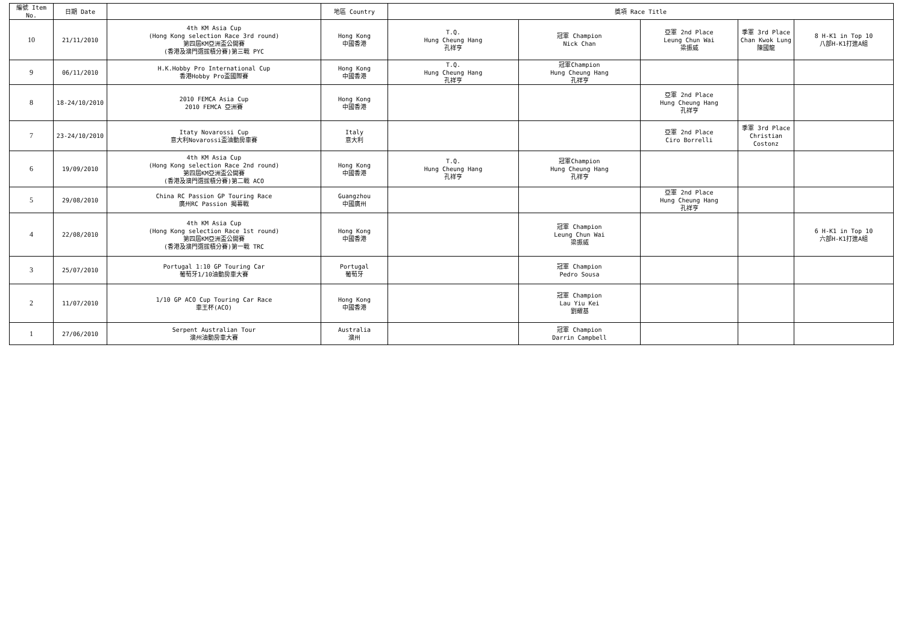| 編號 Item No. | 日期 Date | | 地區 Country | 獎項 Race Title | | | | |
| --- | --- | --- | --- | --- | --- | --- | --- | --- |
| 10 | 21/11/2010 | 4th KM Asia Cup (Hong Kong selection Race 3rd round) 第四屆KM亞洲盃公開賽 (香港及澳門選拔積分賽)第三戰 PYC | Hong Kong 中國香港 | T.Q. Hung Cheung Hang 孔祥亨 | 冠軍 Champion Nick Chan | 亞軍 2nd Place Leung Chun Wai 梁振威 | 季軍 3rd Place Chan Kwok Lung 陳國龍 | 8 H-K1 in Top 10 八部H-K1打進A組 |
| 9 | 06/11/2010 | H.K.Hobby Pro International Cup 香港Hobby Pro盃國際賽 | Hong Kong 中國香港 | T.Q. Hung Cheung Hang 孔祥亨 | 冠軍Champion Hung Cheung Hang 孔祥亨 | | | |
| 8 | 18-24/10/2010 | 2010 FEMCA Asia Cup 2010 FEMCA 亞洲賽 | Hong Kong 中國香港 | | | 亞軍 2nd Place Hung Cheung Hang 孔祥亨 | | |
| 7 | 23-24/10/2010 | Itaty Novarossi Cup 意大利Novarossi盃油動房車賽 | Italy 意大利 | | | 亞軍 2nd Place Ciro Borrelli | 季軍 3rd Place Christian Costonz | |
| 6 | 19/09/2010 | 4th KM Asia Cup (Hong Kong selection Race 2nd round) 第四屆KM亞洲盃公開賽 (香港及澳門選拔積分賽)第二戰 ACO | Hong Kong 中國香港 | T.Q. Hung Cheung Hang 孔祥亨 | 冠軍Champion Hung Cheung Hang 孔祥亨 | | | |
| 5 | 29/08/2010 | China RC Passion GP Touring Race 廣州RC Passion 揭幕戰 | Guangzhou 中國廣州 | | | 亞軍 2nd Place Hung Cheung Hang 孔祥亨 | | |
| 4 | 22/08/2010 | 4th KM Asia Cup (Hong Kong selection Race 1st round) 第四屆KM亞洲盃公開賽 (香港及澳門選拔積分賽)第一戰 TRC | Hong Kong 中國香港 | | 冠軍 Champion Leung Chun Wai 梁振威 | | | 6 H-K1 in Top 10 六部H-K1打進A組 |
| 3 | 25/07/2010 | Portugal 1:10 GP Touring Car 葡萄牙1/10油動房車大賽 | Portugal 葡萄牙 | | 冠軍 Champion Pedro Sousa | | | |
| 2 | 11/07/2010 | 1/10 GP ACO Cup Touring Car Race 車王杯(ACO) | Hong Kong 中國香港 | | 冠軍 Champion Lau Yiu Kei 劉耀基 | | | |
| 1 | 27/06/2010 | Serpent Australian Tour 澳州油動房車大賽 | Australia 澳州 | | 冠軍 Champion Darrin Campbell | | | |